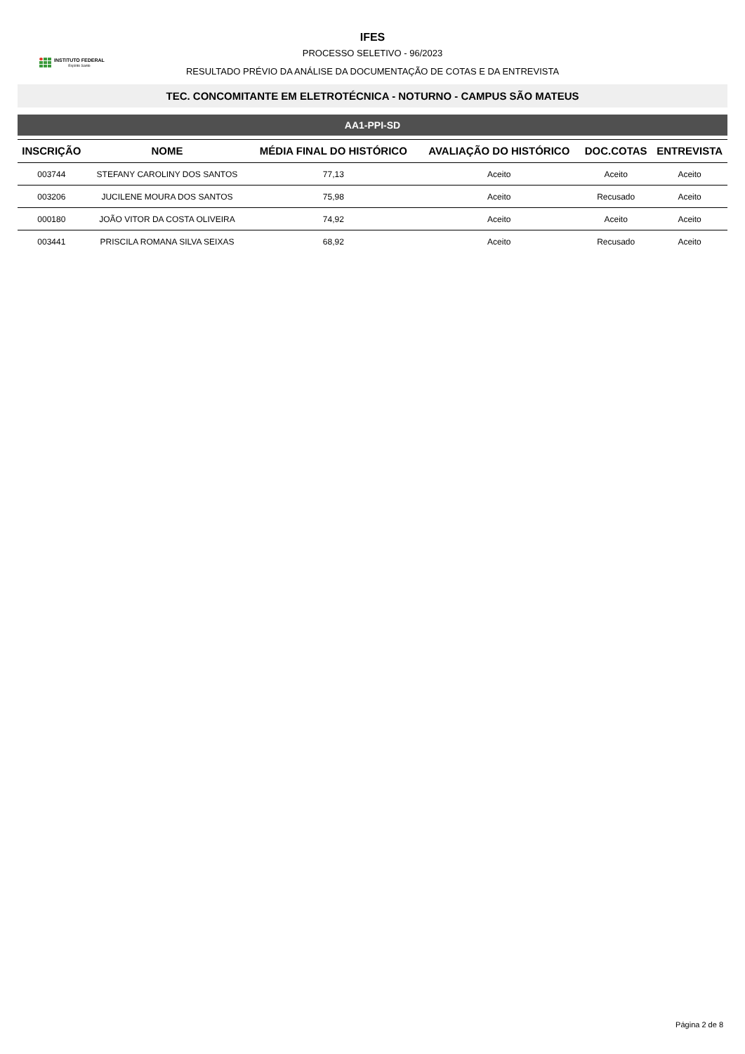INSTITUTO FEDERAL
Espírito Santo
IFES
PROCESSO SELETIVO - 96/2023
RESULTADO PRÉVIO DA ANÁLISE DA DOCUMENTAÇÃO DE COTAS E DA ENTREVISTA
TEC. CONCOMITANTE EM ELETROTÉCNICA - NOTURNO - CAMPUS SÃO MATEUS
AA1-PPI-SD
| INSCRIÇÃO | NOME | MÉDIA FINAL DO HISTÓRICO | AVALIAÇÃO DO HISTÓRICO | DOC.COTAS | ENTREVISTA |
| --- | --- | --- | --- | --- | --- |
| 003744 | STEFANY CAROLINY DOS SANTOS | 77,13 | Aceito | Aceito | Aceito |
| 003206 | JUCILENE MOURA DOS SANTOS | 75,98 | Aceito | Recusado | Aceito |
| 000180 | JOÃO VITOR DA COSTA OLIVEIRA | 74,92 | Aceito | Aceito | Aceito |
| 003441 | PRISCILA ROMANA SILVA SEIXAS | 68,92 | Aceito | Recusado | Aceito |
Página 2 de 8